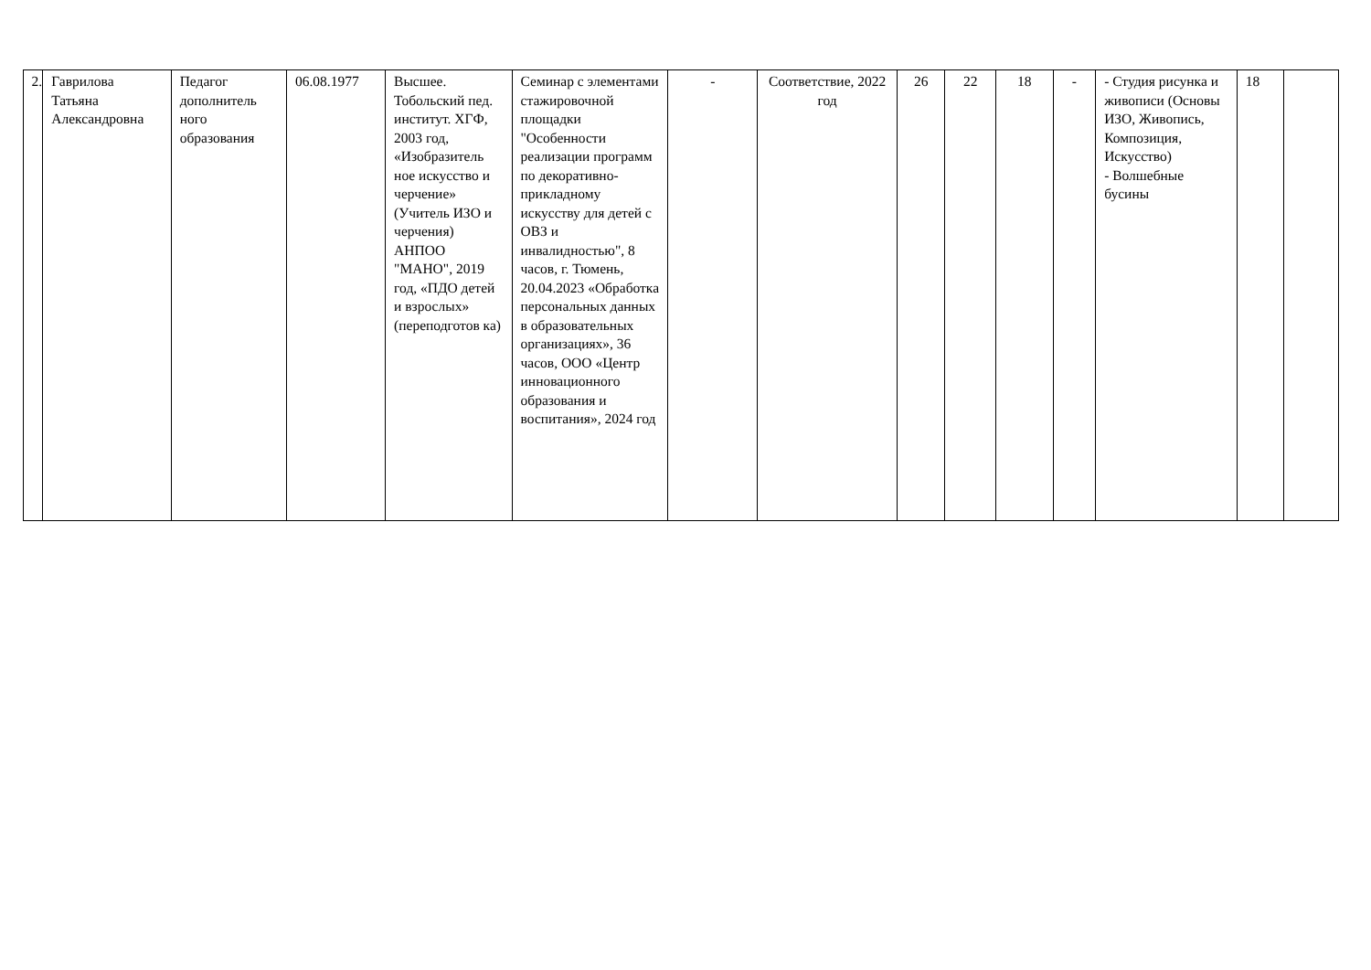| 2. | Гаврилова Татьяна Александровна | Педагог дополнитель ного образования | 06.08.1977 | Высшее. Тобольский пед. институт. ХГФ, 2003 год, «Изобразитель ное искусство и черчение» (Учитель ИЗО и черчения) АНПОО "МАНО", 2019 год, «ПДО детей и взрослых» (переподготов ка) | Семинар с элементами стажировочной площадки "Особенности реализации программ по декоративно-прикладному искусству для детей с ОВЗ и инвалидностью", 8 часов, г. Тюмень, 20.04.2023 «Обработка персональных данных в образовательных организациях», 36 часов, ООО «Центр инновационного образования и воспитания», 2024 год | - | Соответствие, 2022 год | 26 | 22 | 18 | - | - Студия рисунка и живописи (Основы ИЗО, Живопись, Композиция, Искусство) - Волшебные бусины | 18 | |